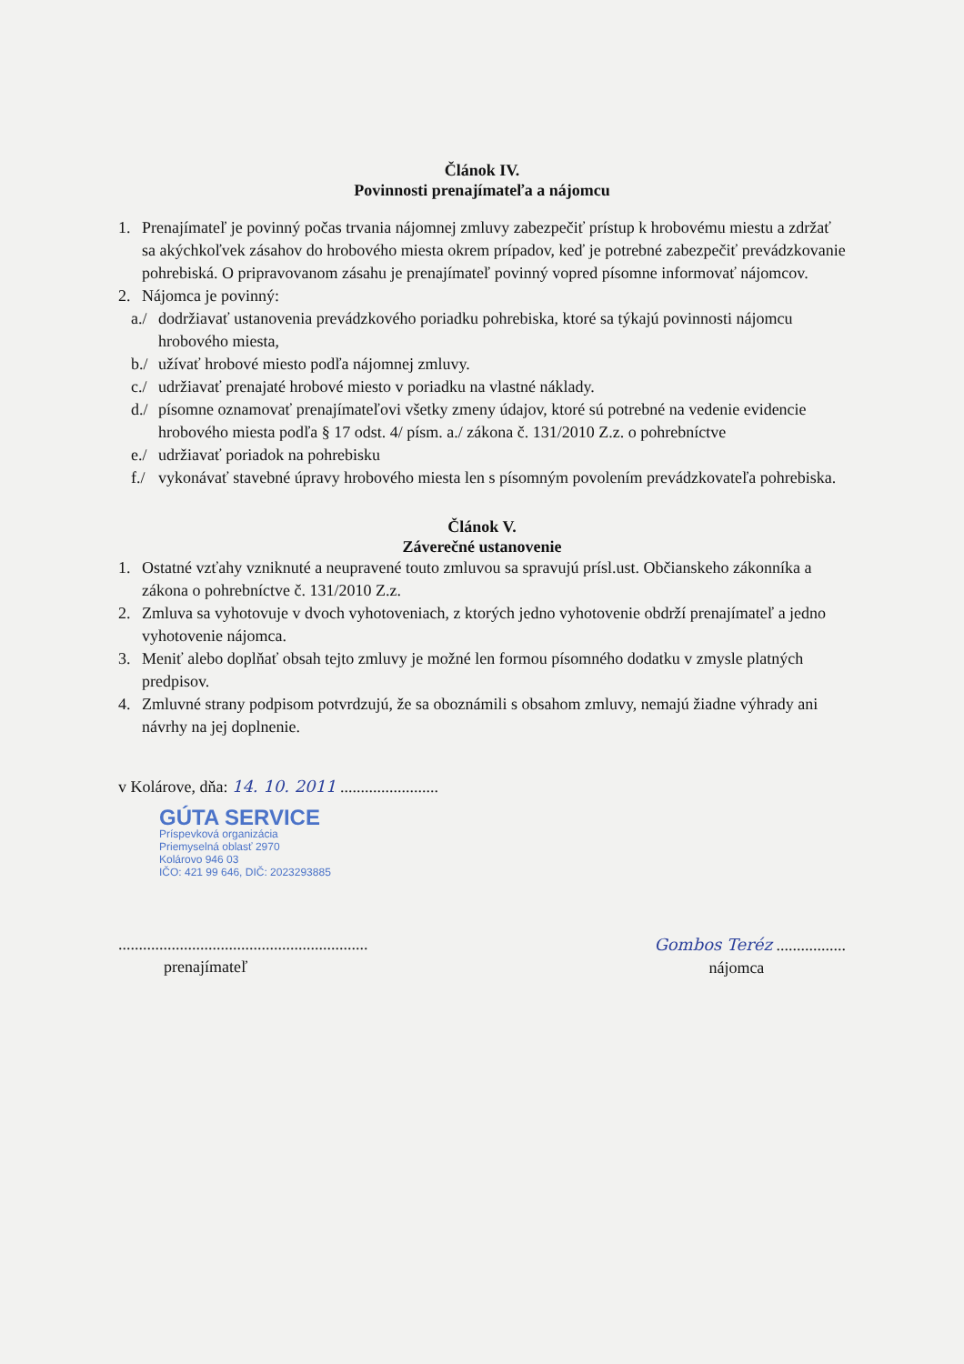Článok IV.
Povinnosti prenajímateľa a nájomcu
1. Prenajímateľ je povinný počas trvania nájomnej zmluvy zabezpečiť prístup k hrobovému miestu a zdržať sa akýchkoľvek zásahov do hrobového miesta okrem prípadov, keď je potrebné zabezpečiť prevádzkovanie pohrebiská. O pripravovanom zásahu je prenajímateľ povinný vopred písomne informovať nájomcov.
2. Nájomca je povinný:
a./
dodržiavať ustanovenia prevádzkového poriadku pohrebiska, ktoré sa týkajú povinnosti nájomcu hrobového miesta,
b./
užívať hrobové miesto podľa nájomnej zmluvy.
c./
udržiavať prenajaté hrobové miesto v poriadku na vlastné náklady.
d./
písomne oznamovať prenajímateľovi všetky zmeny údajov, ktoré sú potrebné na vedenie evidencie hrobového miesta podľa § 17 odst. 4/ písm. a./ zákona č. 131/2010 Z.z. o pohrebníctve
e./
udržiavať poriadok na pohrebisku
f./
vykonávať stavebné úpravy hrobového miesta len s písomným povolením prevádzkovateľa pohrebiska.
Článok V.
Záverečné ustanovenie
1. Ostatné vzťahy vzniknuté a neupravené touto zmluvou sa spravujú prísl.ust. Občianskeho zákonníka a zákona o pohrebníctve č. 131/2010 Z.z.
2. Zmluva sa vyhotovuje v dvoch vyhotoveniach, z ktorých jedno vyhotovenie obdrží prenajímateľ a jedno vyhotovenie nájomca.
3. Meniť alebo doplňať obsah tejto zmluvy je možné len formou písomného dodatku v zmysle platných predpisov.
4. Zmluvné strany podpisom potvrdzujú, že sa oboznámili s obsahom zmluvy, nemajú žiadne výhrady ani návrhy na jej doplnenie.
v Kolárove, dňa: 14. 10. 2011 ........................
GÚTA SERVICE
Príspevková organizácia
Priemyselná oblasť 2970
Kolárovo 946 03
IČO: 421 99 646, DIČ: 2023293885
.............................................................
prenajímateľ
Gombos Teréz .................
nájomca